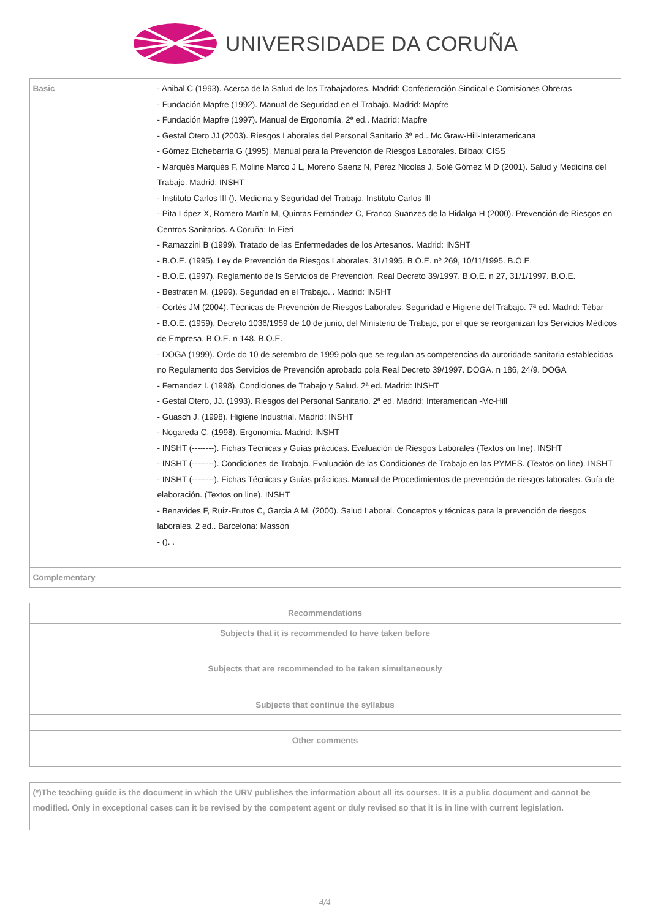UNIVERSIDADE DA CORUÑA
| Basic | - Anibal C (1993). Acerca de la Salud de los Trabajadores. Madrid: Confederación Sindical e Comisiones Obreras - Fundación Mapfre (1992). Manual de Seguridad en el Trabajo. Madrid: Mapfre - Fundación Mapfre (1997). Manual de Ergonomía. 2ª ed.. Madrid: Mapfre - Gestal Otero JJ (2003). Riesgos Laborales del Personal Sanitario 3ª ed.. Mc Graw-Hill-Interamericana - Gómez Etchebarría G (1995). Manual para la Prevención de Riesgos Laborales. Bilbao: CISS - Marqués Marqués F, Moline Marco J L, Moreno Saenz N, Pérez Nicolas J, Solé Gómez M D (2001). Salud y Medicina del Trabajo. Madrid: INSHT - Instituto Carlos III (). Medicina y Seguridad del Trabajo. Instituto Carlos III - Pita López X, Romero Martín M, Quintas Fernández C, Franco Suanzes de la Hidalga H (2000). Prevención de Riesgos en Centros Sanitarios. A Coruña: In Fieri - Ramazzini B (1999). Tratado de las Enfermedades de los Artesanos. Madrid: INSHT - B.O.E. (1995). Ley de Prevención de Riesgos Laborales. 31/1995. B.O.E. nº 269, 10/11/1995. B.O.E. - B.O.E. (1997). Reglamento de ls Servicios de Prevención. Real Decreto 39/1997. B.O.E. n 27, 31/1/1997. B.O.E. - Bestraten M. (1999). Seguridad en el Trabajo. . Madrid: INSHT - Cortés JM (2004). Técnicas de Prevención de Riesgos Laborales. Seguridad e Higiene del Trabajo. 7ª ed. Madrid: Tébar - B.O.E. (1959). Decreto 1036/1959 de 10 de junio, del Ministerio de Trabajo, por el que se reorganizan los Servicios Médicos de Empresa. B.O.E. n 148. B.O.E. - DOGA (1999). Orde do 10 de setembro de 1999 pola que se regulan as competencias da autoridade sanitaria establecidas no Regulamento dos Servicios de Prevención aprobado pola Real Decreto 39/1997. DOGA. n 186, 24/9. DOGA - Fernandez I. (1998). Condiciones de Trabajo y Salud. 2ª ed. Madrid: INSHT - Gestal Otero, JJ. (1993). Riesgos del Personal Sanitario. 2ª ed. Madrid: Interamerican -Mc-Hill - Guasch J. (1998). Higiene Industrial. Madrid: INSHT - Nogareda C. (1998). Ergonomía. Madrid: INSHT - INSHT (--------). Fichas Técnicas y Guías prácticas. Evaluación de Riesgos Laborales (Textos on line). INSHT - INSHT (--------). Condiciones de Trabajo. Evaluación de las Condiciones de Trabajo en las PYMES. (Textos on line). INSHT - INSHT (--------). Fichas Técnicas y Guías prácticas. Manual de Procedimientos de prevención de riesgos laborales. Guía de elaboración. (Textos on line). INSHT - Benavides F, Ruiz-Frutos C, Garcia A M. (2000). Salud Laboral. Conceptos y técnicas para la prevención de riesgos laborales. 2 ed.. Barcelona: Masson - (). . |
| Complementary | |
| Recommendations |
| --- |
| Subjects that it is recommended to have taken before |
| Subjects that are recommended to be taken simultaneously |
| Subjects that continue the syllabus |
| Other comments |
| (*)The teaching guide is the document in which the URV publishes the information about all its courses. It is a public document and cannot be modified. Only in exceptional cases can it be revised by the competent agent or duly revised so that it is in line with current legislation. |
4/4